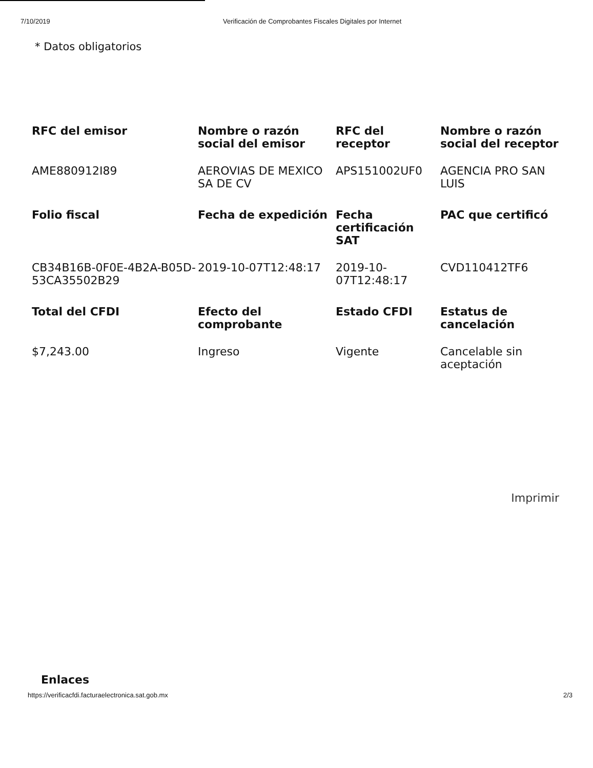7/10/2019 Verificación de Comprobantes Fiscales Digitales por Internet
* Datos obligatorios
| RFC del emisor | Nombre o razón social del emisor | RFC del receptor | Nombre o razón social del receptor |
| --- | --- | --- | --- |
| AME880912I89 | AEROVIAS DE MEXICO SA DE CV | APS151002UF0 | AGENCIA PRO SAN LUIS |
| Folio fiscal | Fecha de expedición | Fecha certificación SAT | PAC que certificó |
| CB34B16B-0F0E-4B2A-B05D-53CA35502B29 | 2019-10-07T12:48:17 | 2019-10-07T12:48:17 | CVD110412TF6 |
| Total del CFDI | Efecto del comprobante | Estado CFDI | Estatus de cancelación |
| $7,243.00 | Ingreso | Vigente | Cancelable sin aceptación |
Imprimir
Enlaces
https://verificacfdi.facturaelectronica.sat.gob.mx 2/3